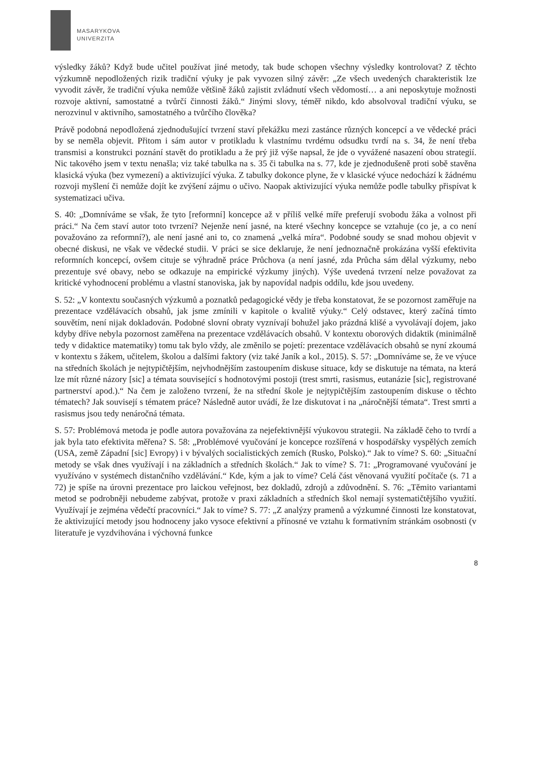MASARYKOVA
UNIVERZITA
výsledky žáků? Když bude učitel používat jiné metody, tak bude schopen všechny výsledky kontrolovat? Z těchto výzkumně nepodložených rizik tradiční výuky je pak vyvozen silný závěr: „Ze všech uvedených charakteristik lze vyvodit závěr, že tradiční výuka nemůže většině žáků zajistit zvládnutí všech vědomostí… a ani neposkytuje možnosti rozvoje aktivní, samostatné a tvůrčí činnosti žáků.“ Jinými slovy, téměř nikdo, kdo absolvoval tradiční výuku, se nerozvinul v aktivního, samostatného a tvůrčího člověka?
Právě podobná nepodložená zjednodušující tvrzení staví překážku mezi zastánce různých koncepcí a ve vědecké práci by se neměla objevit. Přitom i sám autor v protikladu k vlastnímu tvrdému odsudku tvrdí na s. 34, že není třeba transmisi a konstrukci poznání stavět do protikladu a že prý již výše napsal, že jde o vyvážené nasazení obou strategií. Nic takového jsem v textu nenašla; viz také tabulka na s. 35 či tabulka na s. 77, kde je zjednodušeně proti sobě stavěna klasická výuka (bez vymezení) a aktivizující výuka. Z tabulky dokonce plyne, že v klasické výuce nedochází k žádnému rozvoji myšlení či nemůže dojít ke zvýšení zájmu o učivo. Naopak aktivizující výuka nemůže podle tabulky přispívat k systematizaci učiva.
S. 40: „Domníváme se však, že tyto [reformní] koncepce až v příliš velké míře preferují svobodu žáka a volnost při práci.“ Na čem staví autor toto tvrzení? Nejenže není jasné, na které všechny koncepce se vztahuje (co je, a co není považováno za reformní?), ale není jasné ani to, co znamená „velká míra“. Podobné soudy se snad mohou objevit v obecné diskusi, ne však ve vědecké studii. V práci se sice deklaruje, že není jednoznačně prokázána vyšší efektivita reformních koncepcí, ovšem cituje se výhradně práce Průchova (a není jasné, zda Průcha sám dělal výzkumy, nebo prezentuje své obavy, nebo se odkazuje na empirické výzkumy jiných). Výše uvedená tvrzení nelze považovat za kritické vyhodnocení problému a vlastní stanoviska, jak by napovídal nadpis oddílu, kde jsou uvedeny.
S. 52: „V kontextu současných výzkumů a poznatků pedagogické vědy je třeba konstatovat, že se pozornost zaměřuje na prezentace vzdělávacích obsahů, jak jsme zmínili v kapitole o kvalitě výuky.“ Celý odstavec, který začíná tímto souvětím, není nijak dokladován. Podobné slovní obraty vyznívají bohužel jako prázdná klišé a vyvolávají dojem, jako kdyby dříve nebyla pozornost zaměřena na prezentace vzdělávacích obsahů. V kontextu oborových didaktik (minimálně tedy v didaktice matematiky) tomu tak bylo vždy, ale změnilo se pojetí: prezentace vzdělávacích obsahů se nyní zkoumá v kontextu s žákem, učitelem, školou a dalšími faktory (viz také Janík a kol., 2015). S. 57: „Domníváme se, že ve výuce na středních školách je nejtypičtějším, nejvhodnějším zastoupením diskuse situace, kdy se diskutuje na témata, na která lze mít různé názory [sic] a témata související s hodnotovými postoji (trest smrti, rasismus, eutanázie [sic], registrované partnerství apod.).“ Na čem je založeno tvrzení, že na střední škole je nejtypičtějším zastoupením diskuse o těchto tématech? Jak souvisejí s tématem práce? Následně autor uvádí, že lze diskutovat i na „náročnější témata“. Trest smrti a rasismus jsou tedy nenáročná témata.
S. 57: Problémová metoda je podle autora považována za nejefektivnější výukovou strategii. Na základě čeho to tvrdí a jak byla tato efektivita měřena? S. 58: „Problémové vyučování je koncepce rozšířená v hospodářsky vyspělých zemích (USA, země Západní [sic] Evropy) i v bývalých socialistických zemích (Rusko, Polsko).“ Jak to víme? S. 60: „Situační metody se však dnes využívají i na základních a středních školách.“ Jak to víme? S. 71: „Programované vyučování je využíváno v systémech distančního vzdělávání.“ Kde, kým a jak to víme? Celá část věnovaná využití počítače (s. 71 a 72) je spíše na úrovni prezentace pro laickou veřejnost, bez dokladů, zdrojů a zdůvodnění. S. 76: „Těmito variantami metod se podrobněji nebudeme zabývat, protože v praxi základních a středních škol nemají systematičtějšího využití. Využívají je zejména vědečtí pracovníci.“ Jak to víme? S. 77: „Z analýzy pramenů a výzkumné činnosti lze konstatovat, že aktivizující metody jsou hodnoceny jako vysoce efektivní a přínosné ve vztahu k formativním stránkám osobnosti (v literatuře je vyzdvihována i výchovná funkce
8